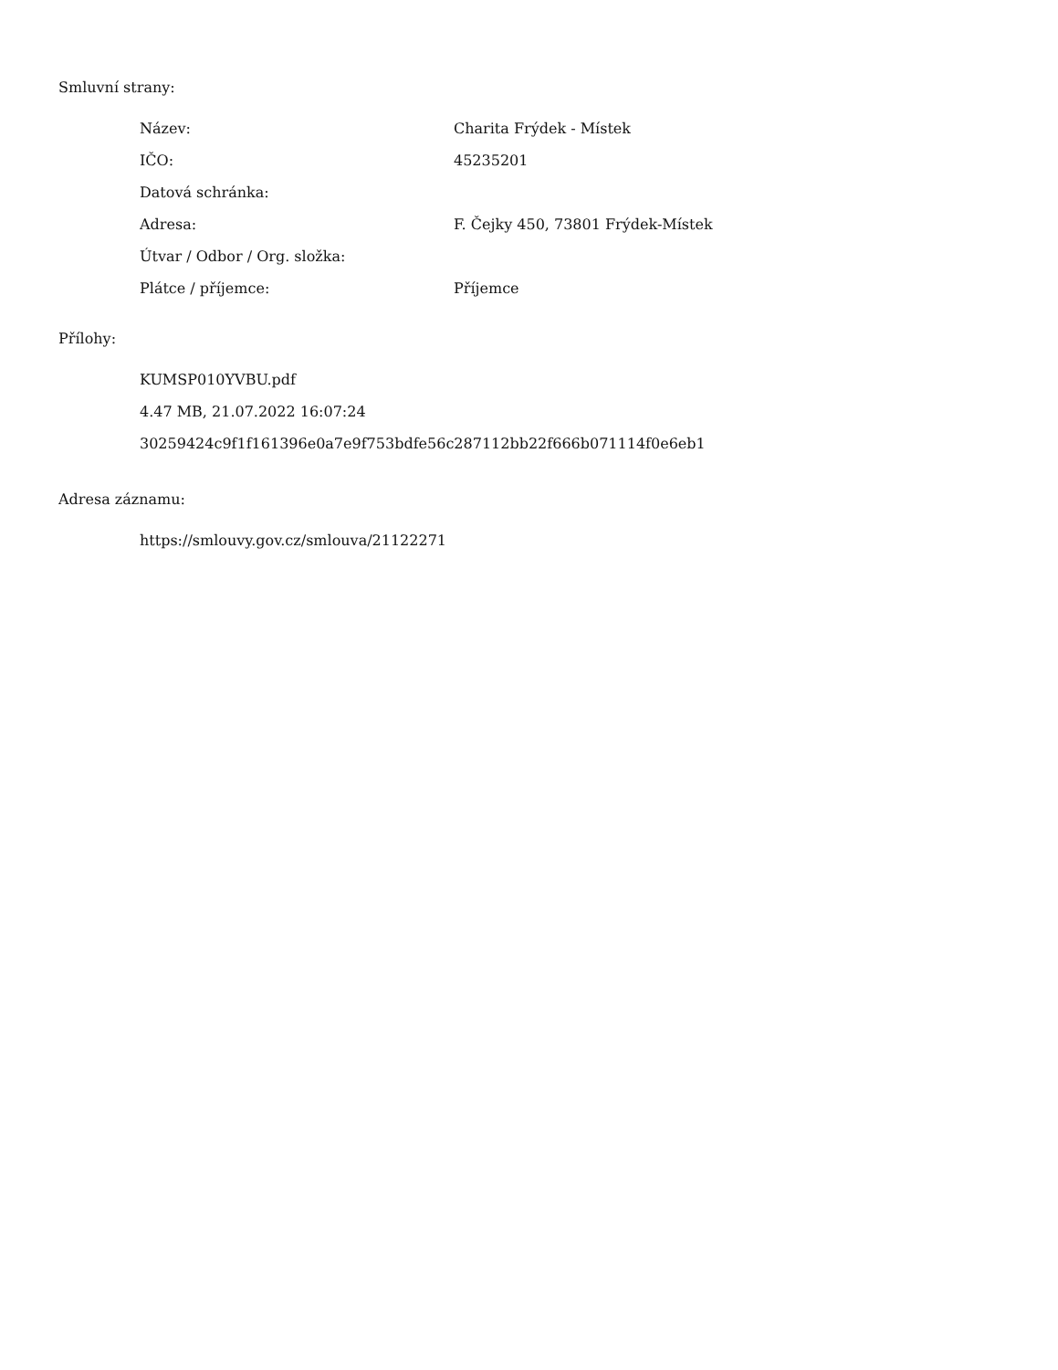Smluvní strany:
| Název: | Charita Frýdek - Místek |
| IČO: | 45235201 |
| Datová schránka: | |
| Adresa: | F. Čejky 450, 73801 Frýdek-Místek |
| Útvar / Odbor / Org. složka: | |
| Plátce / příjemce: | Příjemce |
Přílohy:
KUMSP010YVBU.pdf
4.47 MB, 21.07.2022 16:07:24
30259424c9f1f161396e0a7e9f753bdfe56c287112bb22f666b071114f0e6eb1
Adresa záznamu:
https://smlouvy.gov.cz/smlouva/21122271